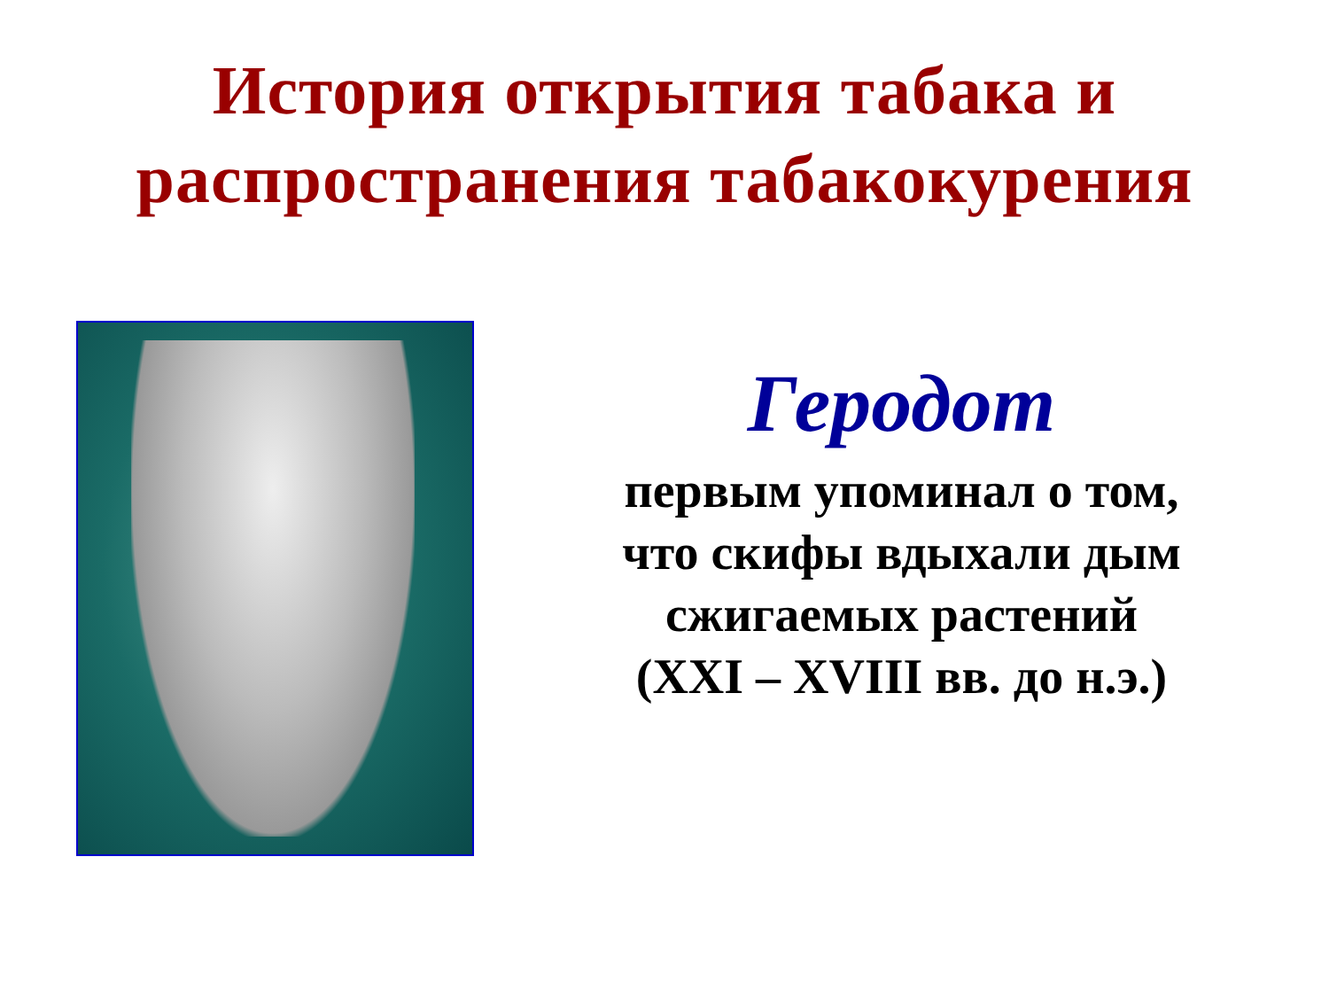История открытия табака и
распространения табакокурения
Геродот
первым упоминал о том,
что скифы вдыхали дым
сжигаемых растений
(XXI – XVIII вв. до н.э.)